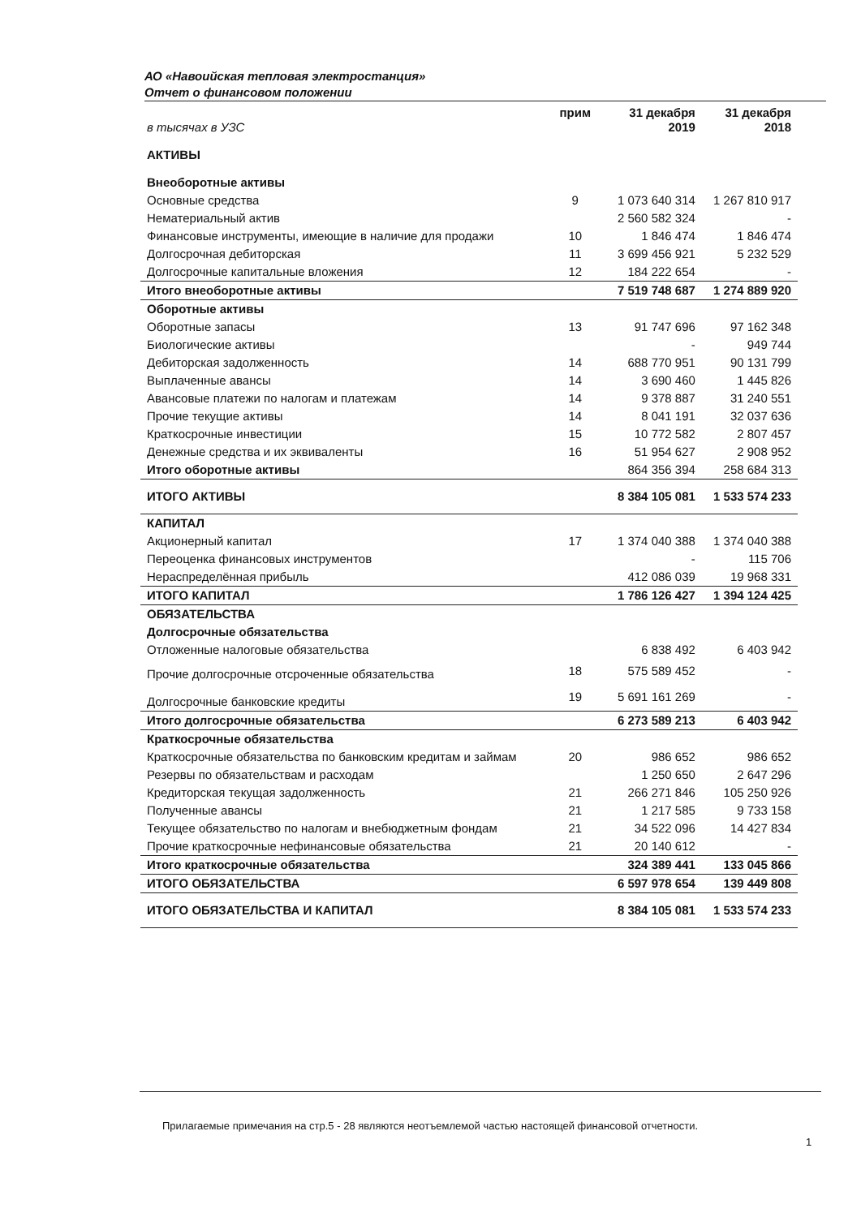АО «Навоийская тепловая электростанция»
Отчет о финансовом положении
| в тысячах в УЗС | прим | 31 декабря 2019 | 31 декабря 2018 |
| --- | --- | --- | --- |
| АКТИВЫ | | | |
| Внеоборотные активы | | | |
| Основные средства | 9 | 1 073 640 314 | 1 267 810 917 |
| Нематериальный актив | | 2 560 582 324 | - |
| Финансовые инструменты, имеющие в наличие для продажи | 10 | 1 846 474 | 1 846 474 |
| Долгосрочная дебиторская | 11 | 3 699 456 921 | 5 232 529 |
| Долгосрочные капитальные вложения | 12 | 184 222 654 | - |
| Итого внеоборотные активы | | 7 519 748 687 | 1 274 889 920 |
| Оборотные активы | | | |
| Оборотные запасы | 13 | 91 747 696 | 97 162 348 |
| Биологические активы | | - | 949 744 |
| Дебиторская задолженность | 14 | 688 770 951 | 90 131 799 |
| Выплаченные авансы | 14 | 3 690 460 | 1 445 826 |
| Авансовые платежи по налогам и платежам | 14 | 9 378 887 | 31 240 551 |
| Прочие текущие активы | 14 | 8 041 191 | 32 037 636 |
| Краткосрочные инвестиции | 15 | 10 772 582 | 2 807 457 |
| Денежные средства и их эквиваленты | 16 | 51 954 627 | 2 908 952 |
| Итого оборотные активы | | 864 356 394 | 258 684 313 |
| ИТОГО АКТИВЫ | | 8 384 105 081 | 1 533 574 233 |
| КАПИТАЛ | | | |
| Акционерный капитал | 17 | 1 374 040 388 | 1 374 040 388 |
| Переоценка финансовых инструментов | | - | 115 706 |
| Нераспределённая прибыль | | 412 086 039 | 19 968 331 |
| ИТОГО КАПИТАЛ | | 1 786 126 427 | 1 394 124 425 |
| ОБЯЗАТЕЛЬСТВА | | | |
| Долгосрочные обязательства | | | |
| Отложенные налоговые обязательства | | 6 838 492 | 6 403 942 |
| Прочие долгосрочные отсроченные обязательства | 18 | 575 589 452 | - |
| Долгосрочные банковские кредиты | 19 | 5 691 161 269 | - |
| Итого долгосрочные обязательства | | 6 273 589 213 | 6 403 942 |
| Краткосрочные обязательства | | | |
| Краткосрочные обязательства по банковским кредитам и займам | 20 | 986 652 | 986 652 |
| Резервы по обязательствам и расходам | | 1 250 650 | 2 647 296 |
| Кредиторская текущая задолженность | 21 | 266 271 846 | 105 250 926 |
| Полученные авансы | 21 | 1 217 585 | 9 733 158 |
| Текущее обязательство по налогам и внебюджетным фондам | 21 | 34 522 096 | 14 427 834 |
| Прочие краткосрочные нефинансовые обязательства | 21 | 20 140 612 | - |
| Итого краткосрочные обязательства | | 324 389 441 | 133 045 866 |
| ИТОГО ОБЯЗАТЕЛЬСТВА | | 6 597 978 654 | 139 449 808 |
| ИТОГО ОБЯЗАТЕЛЬСТВА И КАПИТАЛ | | 8 384 105 081 | 1 533 574 233 |
Прилагаемые примечания на стр.5 - 28 являются неотъемлемой частью настоящей финансовой отчетности.
1